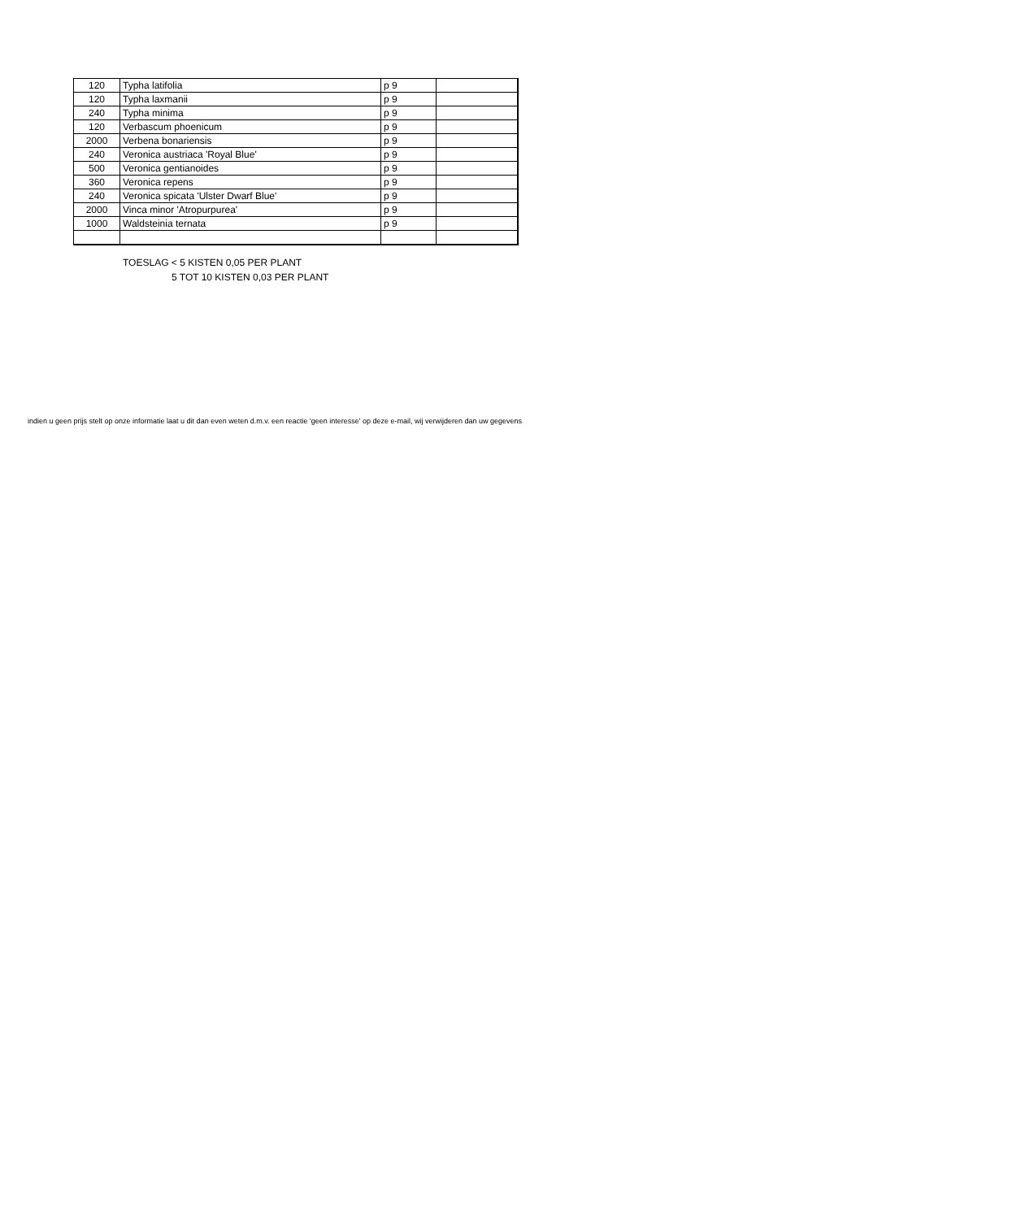| 120 | Typha latifolia | p 9 | |
| 120 | Typha laxmanii | p 9 | |
| 240 | Typha minima | p 9 | |
| 120 | Verbascum phoenicum | p 9 | |
| 2000 | Verbena bonariensis | p 9 | |
| 240 | Veronica austriaca 'Royal Blue' | p 9 | |
| 500 | Veronica gentianoides | p 9 | |
| 360 | Veronica repens | p 9 | |
| 240 | Veronica spicata 'Ulster Dwarf Blue' | p 9 | |
| 2000 | Vinca minor 'Atropurpurea' | p 9 | |
| 1000 | Waldsteinia ternata | p 9 | |
TOESLAG < 5 KISTEN 0,05 PER PLANT
5 TOT 10 KISTEN 0,03 PER PLANT
indien u geen prijs stelt op onze informatie laat u dit dan even weten d.m.v. een reactie 'geen interesse' op deze e-mail, wij verwijderen dan uw gegevens